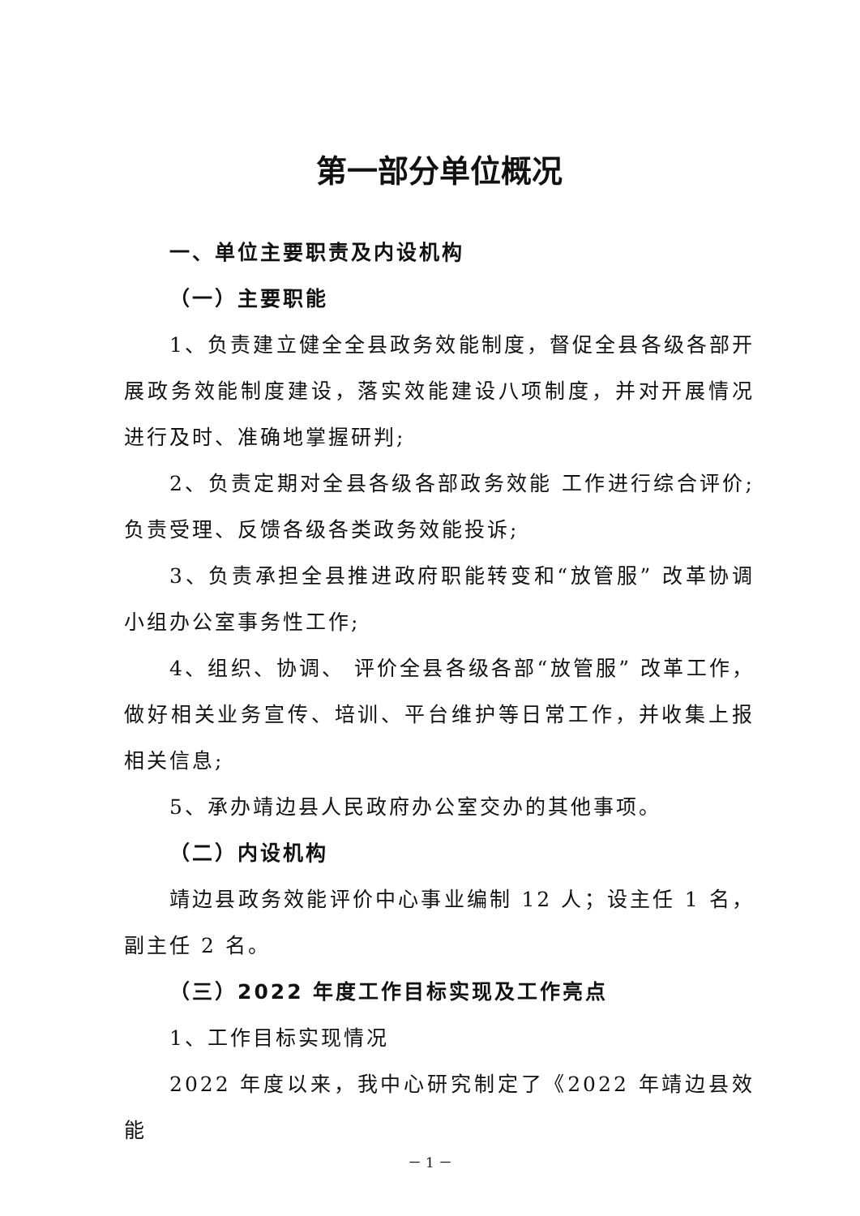第一部分单位概况
一、单位主要职责及内设机构
（一）主要职能
1、负责建立健全全县政务效能制度，督促全县各级各部开展政务效能制度建设，落实效能建设八项制度，并对开展情况进行及时、准确地掌握研判;
2、负责定期对全县各级各部政务效能 工作进行综合评价;负责受理、反馈各级各类政务效能投诉;
3、负责承担全县推进政府职能转变和“放管服” 改革协调小组办公室事务性工作;
4、组织、协调、 评价全县各级各部“放管服” 改革工作，做好相关业务宣传、培训、平台维护等日常工作，并收集上报相关信息;
5、承办靖边县人民政府办公室交办的其他事项。
（二）内设机构
靖边县政务效能评价中心事业编制 12 人；设主任 1 名，副主任 2 名。
（三）2022 年度工作目标实现及工作亮点
1、工作目标实现情况
2022 年度以来，我中心研究制定了《2022 年靖边县效能
－ 1 －